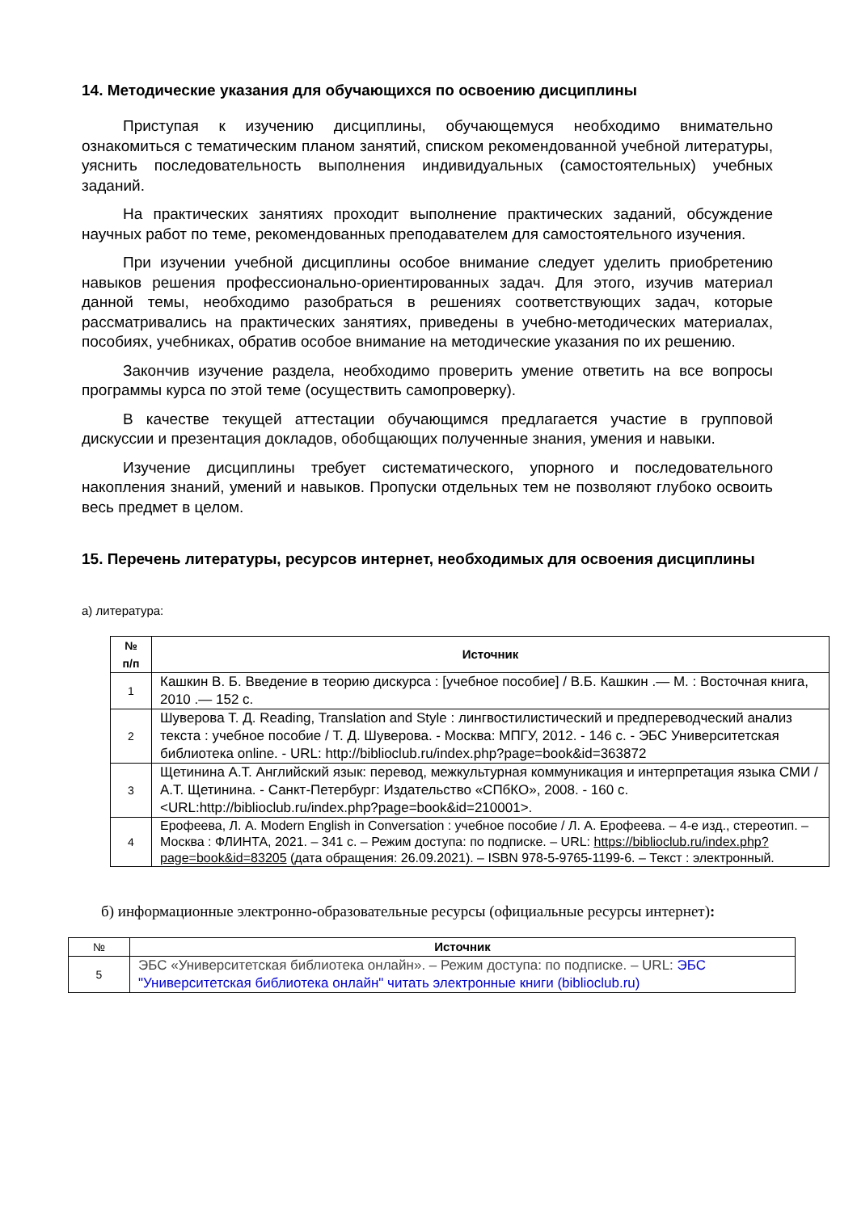14. Методические указания для обучающихся по освоению дисциплины
Приступая к изучению дисциплины, обучающемуся необходимо внимательно ознакомиться с тематическим планом занятий, списком рекомендованной учебной литературы, уяснить последовательность выполнения индивидуальных (самостоятельных) учебных заданий.
На практических занятиях проходит выполнение практических заданий, обсуждение научных работ по теме, рекомендованных преподавателем для самостоятельного изучения.
При изучении учебной дисциплины особое внимание следует уделить приобретению навыков решения профессионально-ориентированных задач. Для этого, изучив материал данной темы, необходимо разобраться в решениях соответствующих задач, которые рассматривались на практических занятиях, приведены в учебно-методических материалах, пособиях, учебниках, обратив особое внимание на методические указания по их решению.
Закончив изучение раздела, необходимо проверить умение ответить на все вопросы программы курса по этой теме (осуществить самопроверку).
В качестве текущей аттестации обучающимся предлагается участие в групповой дискуссии и презентация докладов, обобщающих полученные знания, умения и навыки.
Изучение дисциплины требует систематического, упорного и последовательного накопления знаний, умений и навыков. Пропуски отдельных тем не позволяют глубоко освоить весь предмет в целом.
15. Перечень литературы, ресурсов интернет, необходимых для освоения дисциплины
а) литература:
| № п/п | Источник |
| --- | --- |
| 1 | Кашкин В. Б. Введение в теорию дискурса : [учебное пособие] / В.Б. Кашкин .— М. : Восточная книга, 2010 .— 152 с. |
| 2 | Шуверова Т. Д. Reading, Translation and Style : лингвостилистический и предпереводческий анализ текста : учебное пособие / Т. Д. Шуверова. - Москва: МПГУ, 2012. - 146 с. - ЭБС Университетская библиотека online. - URL: http://biblioclub.ru/index.php?page=book&id=363872 |
| 3 | Щетинина А.Т. Английский язык: перевод, межкультурная коммуникация и интерпретация языка СМИ / А.Т. Щетинина. - Санкт-Петербург: Издательство «СПбКО», 2008. - 160 с. <URL:http://biblioclub.ru/index.php?page=book&id=210001>. |
| 4 | Ерофеева, Л. А. Modern English in Conversation : учебное пособие / Л. А. Ерофеева. – 4-е изд., стереотип. – Москва : ФЛИНТА, 2021. – 341 с. – Режим доступа: по подписке. – URL: https://biblioclub.ru/index.php?page=book&id=83205 (дата обращения: 26.09.2021). – ISBN 978-5-9765-1199-6. – Текст : электронный. |
б) информационные электронно-образовательные ресурсы (официальные ресурсы интернет):
| № | Источник |
| --- | --- |
| 5 | ЭБС «Университетская библиотека онлайн». – Режим доступа: по подписке. – URL: ЭБС "Университетская библиотека онлайн" читать электронные книги (biblioclub.ru) |